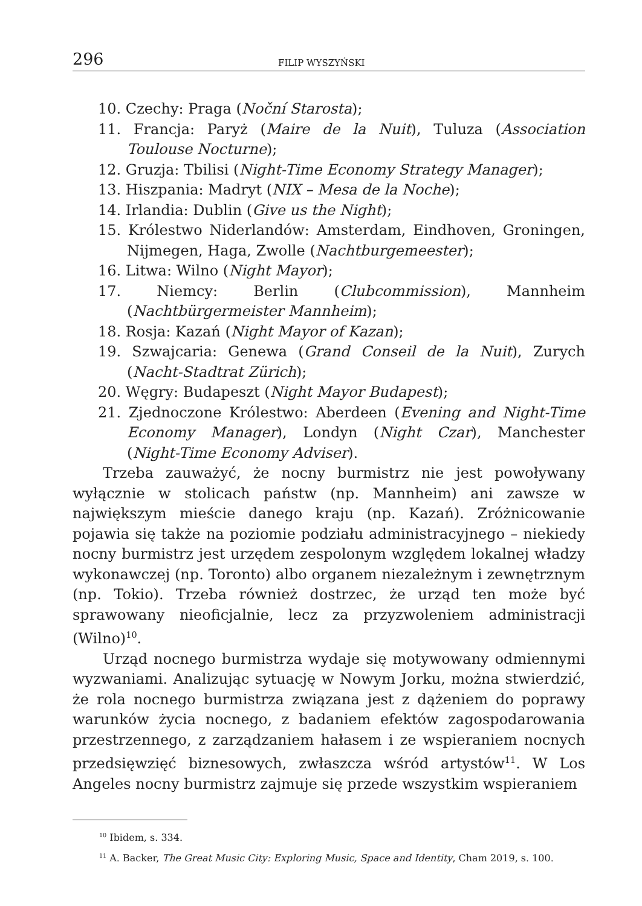296 FILIP WYSZYŃSKI
10. Czechy: Praga (Noční Starosta);
11. Francja: Paryż (Maire de la Nuit), Tuluza (Association Toulouse Nocturne);
12. Gruzja: Tbilisi (Night-Time Economy Strategy Manager);
13. Hiszpania: Madryt (NIX – Mesa de la Noche);
14. Irlandia: Dublin (Give us the Night);
15. Królestwo Niderlandów: Amsterdam, Eindhoven, Groningen, Nijmegen, Haga, Zwolle (Nachtburgemeester);
16. Litwa: Wilno (Night Mayor);
17. Niemcy: Berlin (Clubcommission), Mannheim (Nachtbürgermeister Mannheim);
18. Rosja: Kazań (Night Mayor of Kazan);
19. Szwajcaria: Genewa (Grand Conseil de la Nuit), Zurych (Nacht-Stadtrat Zürich);
20. Węgry: Budapeszt (Night Mayor Budapest);
21. Zjednoczone Królestwo: Aberdeen (Evening and Night-Time Economy Manager), Londyn (Night Czar), Manchester (Night-Time Economy Adviser).
Trzeba zauważyć, że nocny burmistrz nie jest powoływany wyłącznie w stolicach państw (np. Mannheim) ani zawsze w największym mieście danego kraju (np. Kazań). Zróżnicowanie pojawia się także na poziomie podziału administracyjnego – niekiedy nocny burmistrz jest urzędem zespolonym względem lokalnej władzy wykonawczej (np. Toronto) albo organem niezależnym i zewnętrznym (np. Tokio). Trzeba również dostrzec, że urząd ten może być sprawowany nieoficjalnie, lecz za przyzwoleniem administracji (Wilno)<sup>10</sup>.
Urząd nocnego burmistrza wydaje się motywowany odmiennymi wyzwaniami. Analizując sytuację w Nowym Jorku, można stwierdzić, że rola nocnego burmistrza związana jest z dążeniem do poprawy warunków życia nocnego, z badaniem efektów zagospodarowania przestrzennego, z zarządzaniem hałasem i ze wspieraniem nocnych przedsięwzięć biznesowych, zwłaszcza wśród artystów<sup>11</sup>. W Los Angeles nocny burmistrz zajmuje się przede wszystkim wspieraniem
<sup>10</sup> Ibidem, s. 334.
<sup>11</sup> A. Backer, The Great Music City: Exploring Music, Space and Identity, Cham 2019, s. 100.